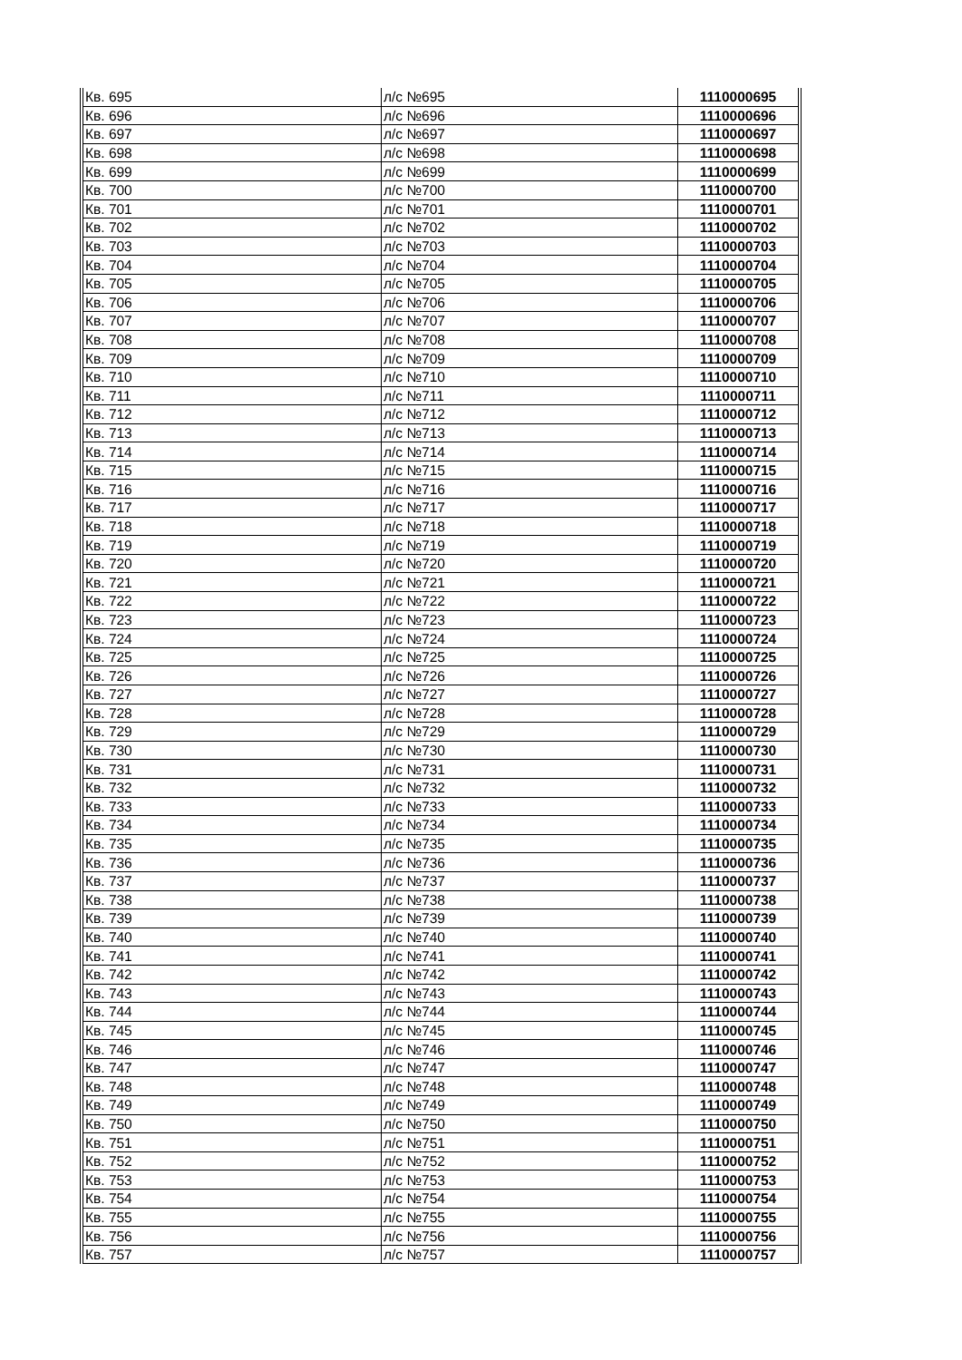| Кв. 695 | л/с №695 | 1110000695 |
| Кв. 696 | л/с №696 | 1110000696 |
| Кв. 697 | л/с №697 | 1110000697 |
| Кв. 698 | л/с №698 | 1110000698 |
| Кв. 699 | л/с №699 | 1110000699 |
| Кв. 700 | л/с №700 | 1110000700 |
| Кв. 701 | л/с №701 | 1110000701 |
| Кв. 702 | л/с №702 | 1110000702 |
| Кв. 703 | л/с №703 | 1110000703 |
| Кв. 704 | л/с №704 | 1110000704 |
| Кв. 705 | л/с №705 | 1110000705 |
| Кв. 706 | л/с №706 | 1110000706 |
| Кв. 707 | л/с №707 | 1110000707 |
| Кв. 708 | л/с №708 | 1110000708 |
| Кв. 709 | л/с №709 | 1110000709 |
| Кв. 710 | л/с №710 | 1110000710 |
| Кв. 711 | л/с №711 | 1110000711 |
| Кв. 712 | л/с №712 | 1110000712 |
| Кв. 713 | л/с №713 | 1110000713 |
| Кв. 714 | л/с №714 | 1110000714 |
| Кв. 715 | л/с №715 | 1110000715 |
| Кв. 716 | л/с №716 | 1110000716 |
| Кв. 717 | л/с №717 | 1110000717 |
| Кв. 718 | л/с №718 | 1110000718 |
| Кв. 719 | л/с №719 | 1110000719 |
| Кв. 720 | л/с №720 | 1110000720 |
| Кв. 721 | л/с №721 | 1110000721 |
| Кв. 722 | л/с №722 | 1110000722 |
| Кв. 723 | л/с №723 | 1110000723 |
| Кв. 724 | л/с №724 | 1110000724 |
| Кв. 725 | л/с №725 | 1110000725 |
| Кв. 726 | л/с №726 | 1110000726 |
| Кв. 727 | л/с №727 | 1110000727 |
| Кв. 728 | л/с №728 | 1110000728 |
| Кв. 729 | л/с №729 | 1110000729 |
| Кв. 730 | л/с №730 | 1110000730 |
| Кв. 731 | л/с №731 | 1110000731 |
| Кв. 732 | л/с №732 | 1110000732 |
| Кв. 733 | л/с №733 | 1110000733 |
| Кв. 734 | л/с №734 | 1110000734 |
| Кв. 735 | л/с №735 | 1110000735 |
| Кв. 736 | л/с №736 | 1110000736 |
| Кв. 737 | л/с №737 | 1110000737 |
| Кв. 738 | л/с №738 | 1110000738 |
| Кв. 739 | л/с №739 | 1110000739 |
| Кв. 740 | л/с №740 | 1110000740 |
| Кв. 741 | л/с №741 | 1110000741 |
| Кв. 742 | л/с №742 | 1110000742 |
| Кв. 743 | л/с №743 | 1110000743 |
| Кв. 744 | л/с №744 | 1110000744 |
| Кв. 745 | л/с №745 | 1110000745 |
| Кв. 746 | л/с №746 | 1110000746 |
| Кв. 747 | л/с №747 | 1110000747 |
| Кв. 748 | л/с №748 | 1110000748 |
| Кв. 749 | л/с №749 | 1110000749 |
| Кв. 750 | л/с №750 | 1110000750 |
| Кв. 751 | л/с №751 | 1110000751 |
| Кв. 752 | л/с №752 | 1110000752 |
| Кв. 753 | л/с №753 | 1110000753 |
| Кв. 754 | л/с №754 | 1110000754 |
| Кв. 755 | л/с №755 | 1110000755 |
| Кв. 756 | л/с №756 | 1110000756 |
| Кв. 757 | л/с №757 | 1110000757 |